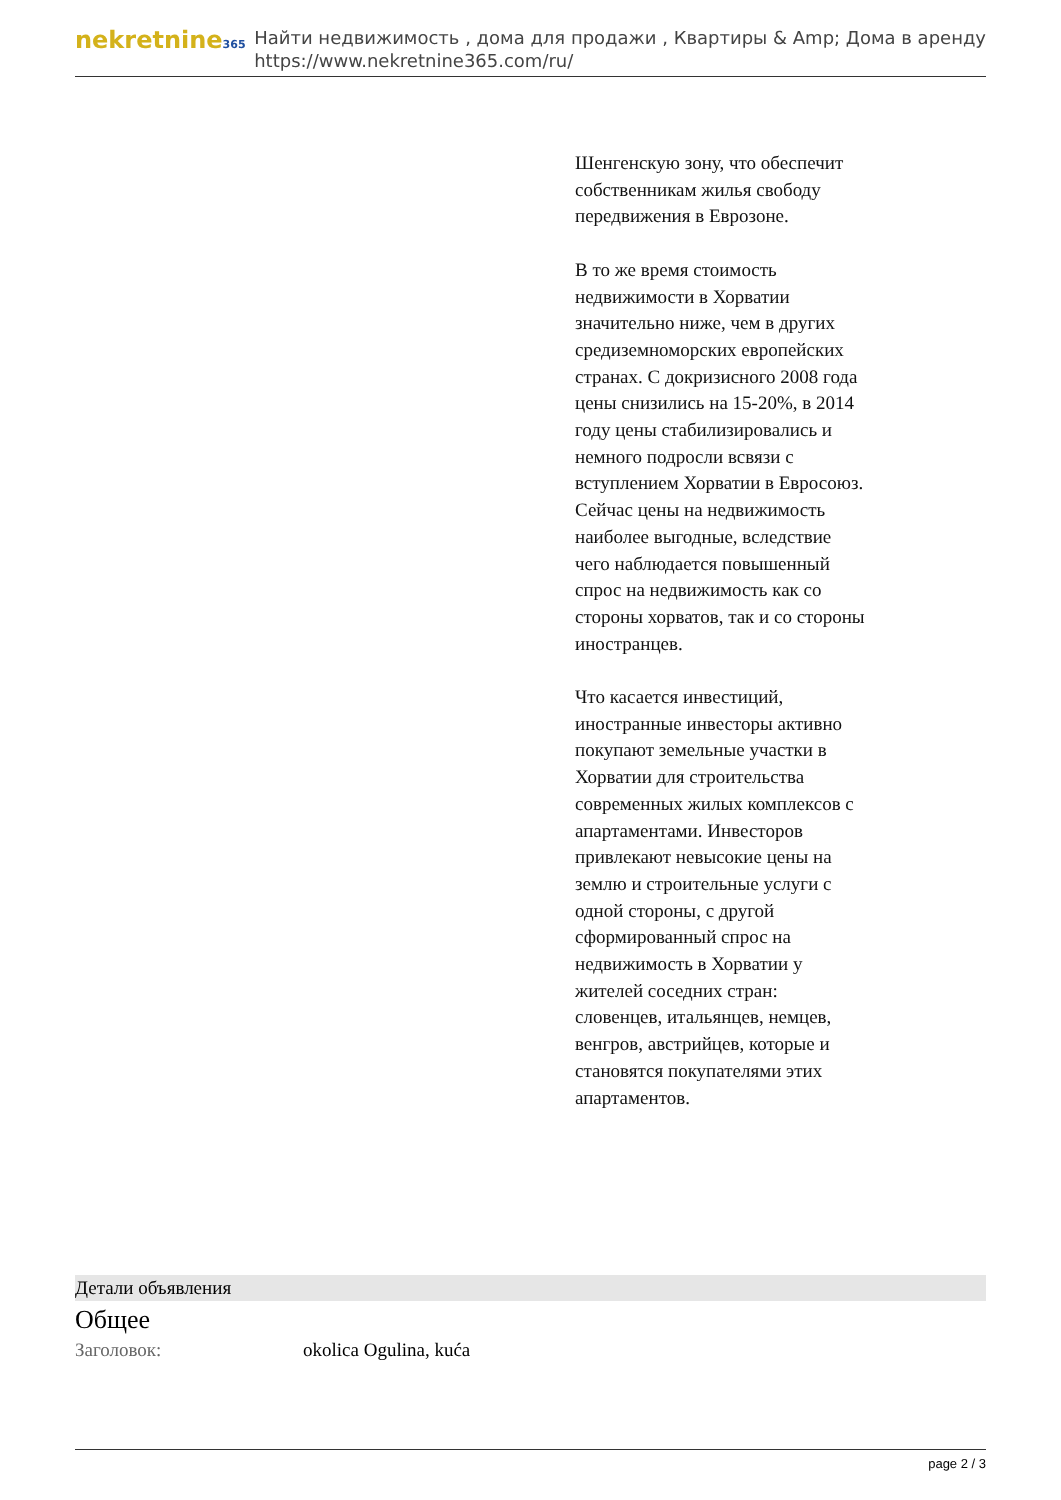nekretnine365
Найти недвижимость , дома для продажи , Квартиры & Amp; Дома в аренду
https://www.nekretnine365.com/ru/
Шенгенскую зону, что обеспечит собственникам жилья свободу передвижения в Еврозоне.
В то же время стоимость недвижимости в Хорватии значительно ниже, чем в других средиземноморских европейских странах. С докризисного 2008 года цены снизились на 15-20%, в 2014 году цены стабилизировались и немного подросли всвязи с вступлением Хорватии в Евросоюз. Сейчас цены на недвижимость наиболее выгодные, вследствие чего наблюдается повышенный спрос на недвижимость как со стороны хорватов, так и со стороны иностранцев.
Что касается инвестиций, иностранные инвесторы активно покупают земельные участки в Хорватии для строительства современных жилых комплексов с апартаментами. Инвесторов привлекают невысокие цены на землю и строительные услуги с одной стороны, с другой сформированный спрос на недвижимость в Хорватии у жителей соседних стран: словенцев, итальянцев, немцев, венгров, австрийцев, которые и становятся покупателями этих апартаментов.
Детали объявления
Общее
| Заголовок: | okolica Ogulina, kuća |
page 2 / 3